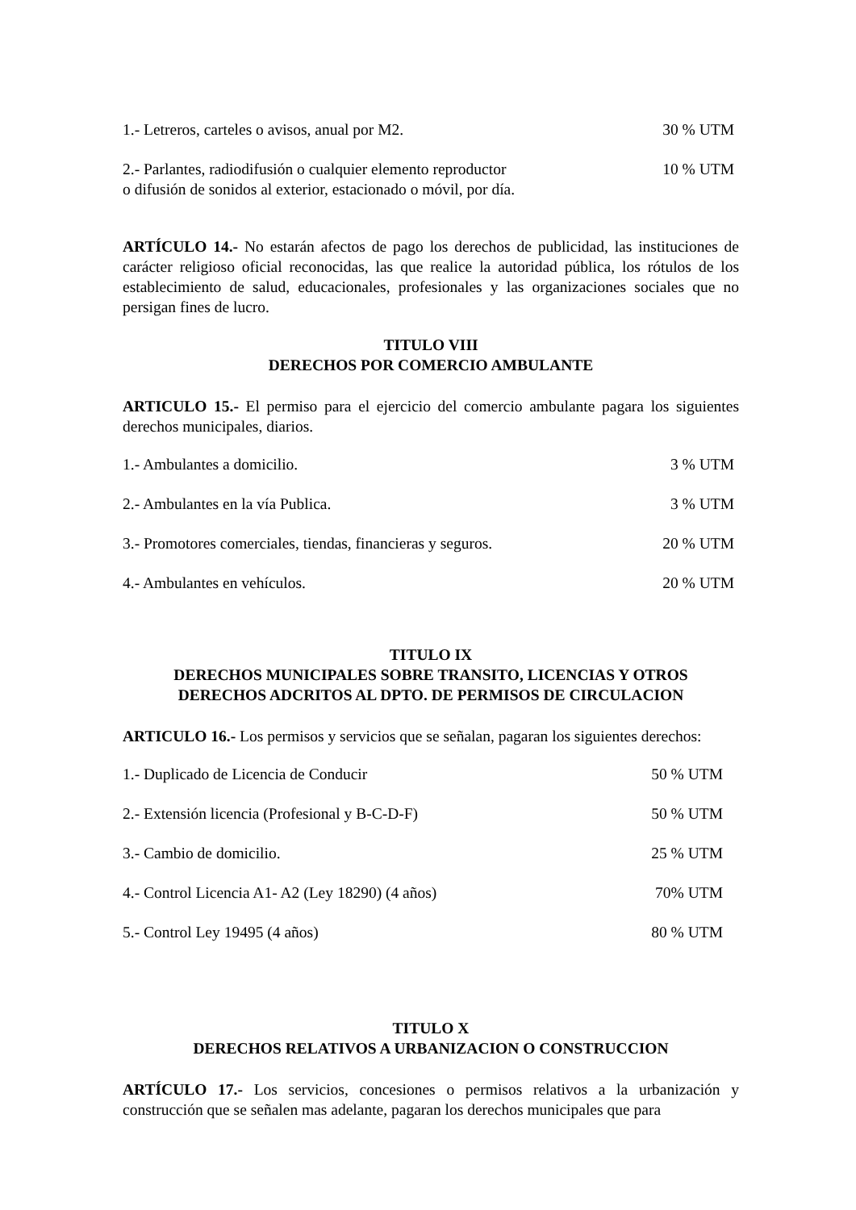| 1.- Letreros, carteles o avisos, anual por M2. | 30 % UTM |
| 2.- Parlantes, radiodifusión o cualquier elemento reproductor o difusión de sonidos al exterior, estacionado o móvil, por día. | 10 % UTM |
ARTÍCULO 14.- No estarán afectos de pago los derechos de publicidad, las instituciones de carácter religioso oficial reconocidas, las que realice la autoridad pública, los rótulos de los establecimiento de salud, educacionales, profesionales y las organizaciones sociales que no persigan fines de lucro.
TITULO VIII
DERECHOS POR COMERCIO AMBULANTE
ARTICULO 15.- El permiso para el ejercicio del comercio ambulante pagara los siguientes derechos municipales, diarios.
| 1.- Ambulantes a domicilio. | 3 % UTM |
| 2.- Ambulantes en la vía Publica. | 3 % UTM |
| 3.- Promotores comerciales, tiendas, financieras y seguros. | 20 % UTM |
| 4.- Ambulantes en vehículos. | 20 % UTM |
TITULO IX
DERECHOS MUNICIPALES SOBRE TRANSITO, LICENCIAS Y OTROS
DERECHOS ADCRITOS AL DPTO. DE PERMISOS DE CIRCULACION
ARTICULO 16.- Los permisos y servicios que se señalan, pagaran los siguientes derechos:
| 1.- Duplicado de Licencia de Conducir | 50 % UTM |
| 2.- Extensión licencia (Profesional y B-C-D-F) | 50 % UTM |
| 3.- Cambio de domicilio. | 25 % UTM |
| 4.- Control Licencia A1- A2 (Ley 18290) (4 años) | 70% UTM |
| 5.- Control Ley 19495 (4 años) | 80 % UTM |
TITULO X
DERECHOS RELATIVOS A URBANIZACION O CONSTRUCCION
ARTÍCULO 17.- Los servicios, concesiones o permisos relativos a la urbanización y construcción que se señalen mas adelante, pagaran los derechos municipales que para